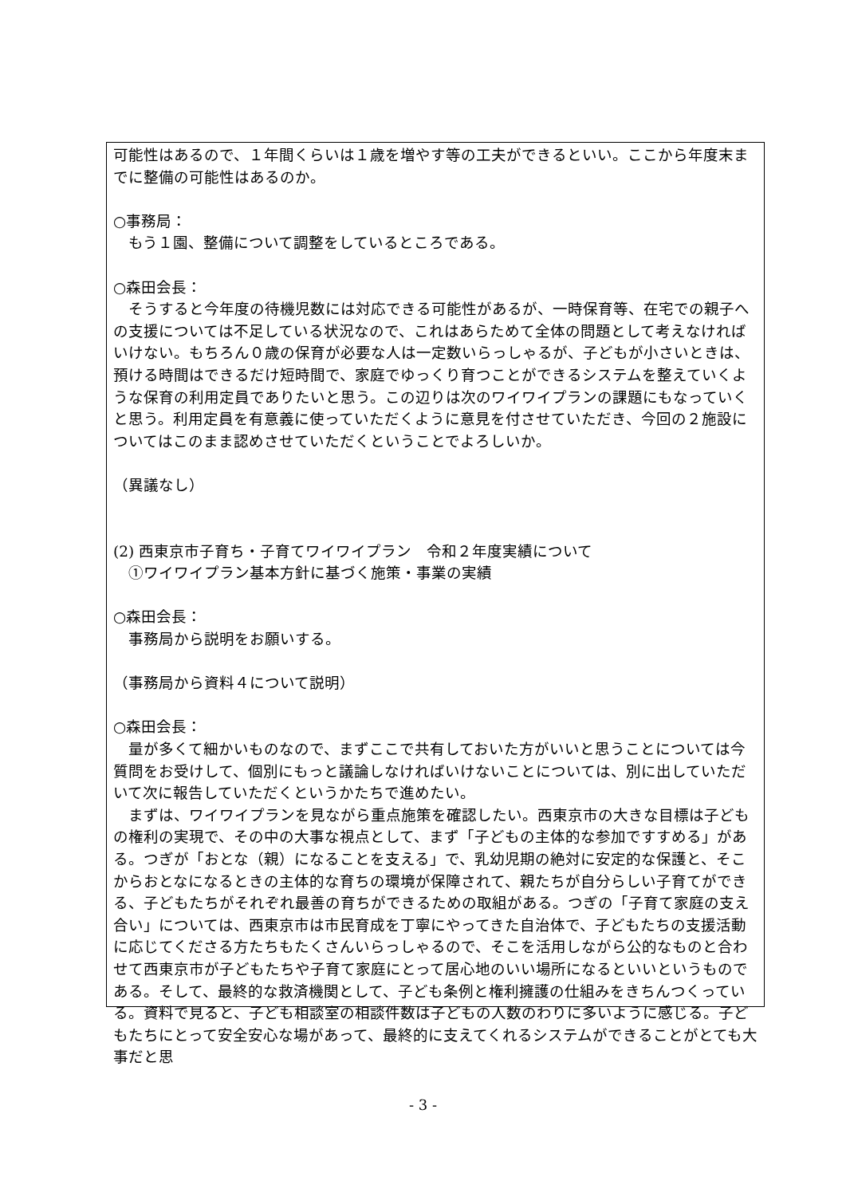可能性はあるので、１年間くらいは１歳を増やす等の工夫ができるといい。ここから年度末までに整備の可能性はあるのか。
○事務局：
　もう１園、整備について調整をしているところである。
○森田会長：
　そうすると今年度の待機児数には対応できる可能性があるが、一時保育等、在宅での親子への支援については不足している状況なので、これはあらためて全体の問題として考えなければいけない。もちろん０歳の保育が必要な人は一定数いらっしゃるが、子どもが小さいときは、預ける時間はできるだけ短時間で、家庭でゆっくり育つことができるシステムを整えていくような保育の利用定員でありたいと思う。この辺りは次のワイワイプランの課題にもなっていくと思う。利用定員を有意義に使っていただくように意見を付させていただき、今回の２施設についてはこのまま認めさせていただくということでよろしいか。
（異議なし）
(2) 西東京市子育ち・子育てワイワイプラン　令和２年度実績について
　①ワイワイプラン基本方針に基づく施策・事業の実績
○森田会長：
　事務局から説明をお願いする。
（事務局から資料４について説明）
○森田会長：
　量が多くて細かいものなので、まずここで共有しておいた方がいいと思うことについては今質問をお受けして、個別にもっと議論しなければいけないことについては、別に出していただいて次に報告していただくというかたちで進めたい。
　まずは、ワイワイプランを見ながら重点施策を確認したい。西東京市の大きな目標は子どもの権利の実現で、その中の大事な視点として、まず「子どもの主体的な参加ですすめる」がある。つぎが「おとな（親）になることを支える」で、乳幼児期の絶対に安定的な保護と、そこからおとなになるときの主体的な育ちの環境が保障されて、親たちが自分らしい子育てができる、子どもたちがそれぞれ最善の育ちができるための取組がある。つぎの「子育て家庭の支え合い」については、西東京市は市民育成を丁寧にやってきた自治体で、子どもたちの支援活動に応じてくださる方たちもたくさんいらっしゃるので、そこを活用しながら公的なものと合わせて西東京市が子どもたちや子育て家庭にとって居心地のいい場所になるといいというものである。そして、最終的な救済機関として、子ども条例と権利擁護の仕組みをきちんつくっている。資料で見ると、子ども相談室の相談件数は子どもの人数のわりに多いように感じる。子どもたちにとって安全安心な場があって、最終的に支えてくれるシステムができることがとても大事だと思
- 3 -